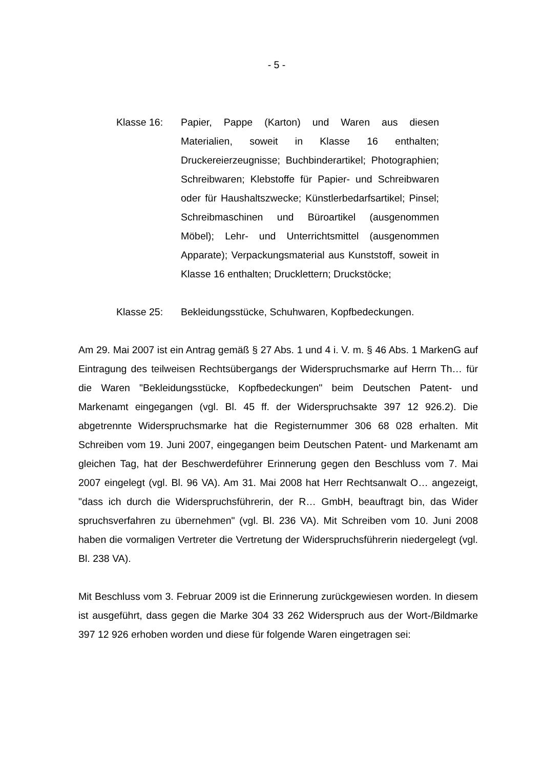- 5 -
Klasse 16: Papier, Pappe (Karton) und Waren aus diesen Materialien, soweit in Klasse 16 enthalten; Druckereierzeugnisse; Buchbinderartikel; Photographien; Schreibwaren; Klebstoffe für Papier- und Schreibwaren oder für Haushaltszwecke; Künstlerbedarfsartikel; Pinsel; Schreibmaschinen und Büroartikel (ausgenommen Möbel); Lehr- und Unterrichtsmittel (ausgenommen Apparate); Verpackungsmaterial aus Kunststoff, soweit in Klasse 16 enthalten; Drucklettern; Druckstöcke;
Klasse 25: Bekleidungsstücke, Schuhwaren, Kopfbedeckungen.
Am 29. Mai 2007 ist ein Antrag gemäß § 27 Abs. 1 und 4 i. V. m. § 46 Abs. 1 MarkenG auf Eintragung des teilweisen Rechtsübergangs der Widerspruchsmarke auf Herrn Th… für die Waren "Bekleidungsstücke, Kopfbedeckungen" beim Deutschen Patent- und Markenamt eingegangen (vgl. Bl. 45 ff. der Widerspruchsakte 397 12 926.2). Die abgetrennte Widerspruchsmarke hat die Registernummer 306 68 028 erhalten. Mit Schreiben vom 19. Juni 2007, eingegangen beim Deutschen Patent- und Markenamt am gleichen Tag, hat der Beschwerdeführer Erinnerung gegen den Beschluss vom 7. Mai 2007 eingelegt (vgl. Bl. 96 VA). Am 31. Mai 2008 hat Herr Rechtsanwalt O… angezeigt, "dass ich durch die Widerspruchsführerin, der R… GmbH, beauftragt bin, das Wider spruchsverfahren zu übernehmen" (vgl. Bl. 236 VA). Mit Schreiben vom 10. Juni 2008 haben die vormaligen Vertreter die Vertretung der Widerspruchsführerin niedergelegt (vgl. Bl. 238 VA).
Mit Beschluss vom 3. Februar 2009 ist die Erinnerung zurückgewiesen worden. In diesem ist ausgeführt, dass gegen die Marke 304 33 262 Widerspruch aus der Wort-/Bildmarke 397 12 926 erhoben worden und diese für folgende Waren eingetragen sei: